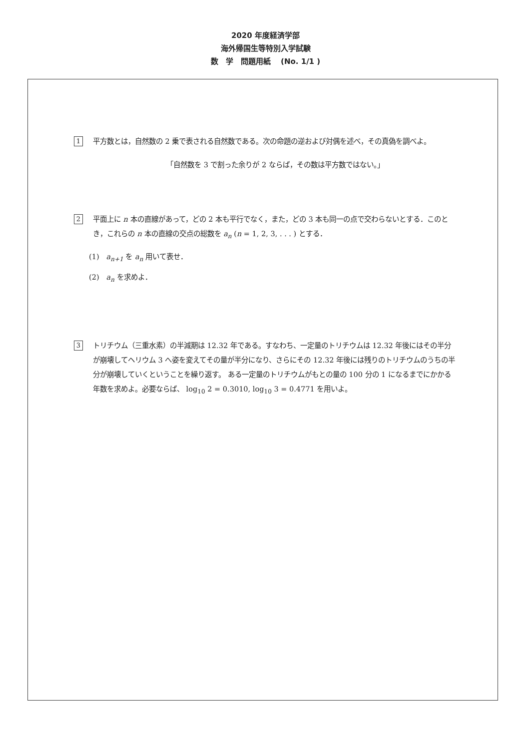2020 年度経済学部
海外帰国生等特別入学試験
数　学　問題用紙　 (No. 1/1 )
1 平方数とは，自然数の 2 乗で表される自然数である。次の命題の逆および対偶を述べ，その真偽を調べよ。
「自然数を 3 で割った余りが 2 ならば，その数は平方数ではない。」
2 平面上に n 本の直線があって，どの 2 本も平行でなく，また，どの 3 本も同一の点で交わらないとする．このとき，これらの n 本の直線の交点の総数を a<sub>n</sub> (n = 1, 2, 3, . . . ) とする．
(1)　a<sub>n+1</sub> を a<sub>n</sub> 用いて表せ．
(2)　a<sub>n</sub> を求めよ．
3 トリチウム（三重水素）の半減期は 12.32 年である。すなわち、一定量のトリチウムは 12.32 年後にはその半分が崩壊してヘリウム 3 へ姿を変えてその量が半分になり、さらにその 12.32 年後には残りのトリチウムのうちの半分が崩壊していくということを繰り返す。 ある一定量のトリチウムがもとの量の 100 分の 1 になるまでにかかる年数を求めよ。必要ならば、 log<sub>10</sub> 2 = 0.3010, log<sub>10</sub> 3 = 0.4771 を用いよ。